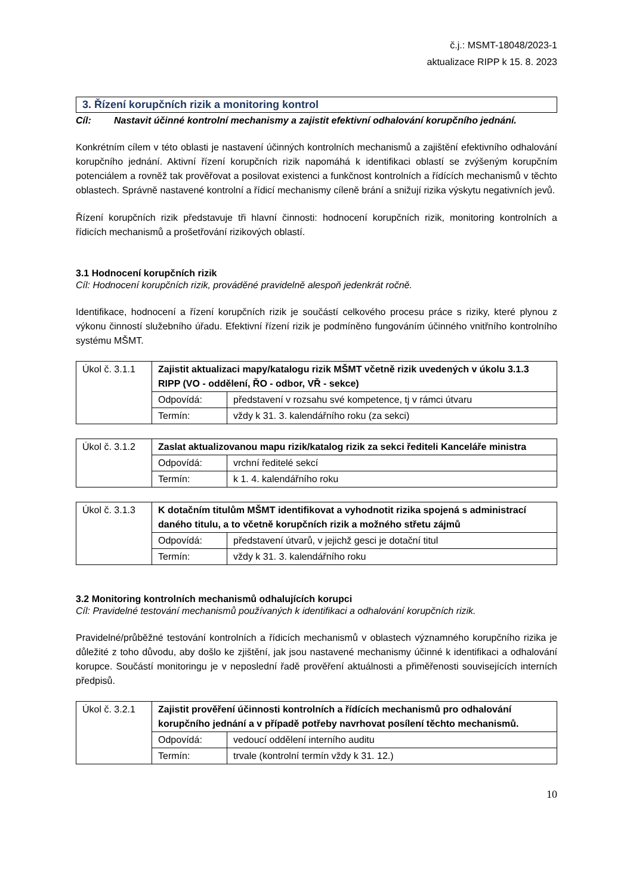č.j.: MSMT-18048/2023-1
aktualizace RIPP k 15. 8. 2023
3. Řízení korupčních rizik a monitoring kontrol
Cíl: Nastavit účinné kontrolní mechanismy a zajistit efektivní odhalování korupčního jednání.
Konkrétním cílem v této oblasti je nastavení účinných kontrolních mechanismů a zajištění efektivního odhalování korupčního jednání. Aktivní řízení korupčních rizik napomáhá k identifikaci oblastí se zvýšeným korupčním potenciálem a rovněž tak prověřovat a posilovat existenci a funkčnost kontrolních a řídících mechanismů v těchto oblastech. Správně nastavené kontrolní a řídicí mechanismy cíleně brání a snižují rizika výskytu negativních jevů.
Řízení korupčních rizik představuje tři hlavní činnosti: hodnocení korupčních rizik, monitoring kontrolních a řídicích mechanismů a prošetřování rizikových oblastí.
3.1 Hodnocení korupčních rizik
Cíl: Hodnocení korupčních rizik, prováděné pravidelně alespoň jedenkrát ročně.
Identifikace, hodnocení a řízení korupčních rizik je součástí celkového procesu práce s riziky, které plynou z výkonu činností služebního úřadu. Efektivní řízení rizik je podmíněno fungováním účinného vnitřního kontrolního systému MŠMT.
| Úkol č. 3.1.1 | Zajistit aktualizaci mapy/katalogu rizik MŠMT včetně rizik uvedených v úkolu 3.1.3 RIPP (VO - oddělení, ŘO - odbor, VŘ - sekce) | |
| | Odpovídá: | představení v rozsahu své kompetence, tj v rámci útvaru |
| | Termín: | vždy k 31. 3. kalendářního roku (za sekci) |
| Úkol č. 3.1.2 | Zaslat aktualizovanou mapu rizik/katalog rizik za sekci řediteli Kanceláře ministra | |
| | Odpovídá: | vrchní ředitelé sekcí |
| | Termín: | k 1. 4. kalendářního roku |
| Úkol č. 3.1.3 | K dotačním titulům MŠMT identifikovat a vyhodnotit rizika spojená s administrací daného titulu, a to včetně korupčních rizik a možného střetu zájmů | |
| | Odpovídá: | představení útvarů, v jejichž gesci je dotační titul |
| | Termín: | vždy k 31. 3. kalendářního roku |
3.2 Monitoring kontrolních mechanismů odhalujících korupci
Cíl: Pravidelné testování mechanismů používaných k identifikaci a odhalování korupčních rizik.
Pravidelné/průběžné testování kontrolních a řídicích mechanismů v oblastech významného korupčního rizika je důležité z toho důvodu, aby došlo ke zjištění, jak jsou nastavené mechanismy účinné k identifikaci a odhalování korupce. Součástí monitoringu je v neposlední řadě prověření aktuálnosti a přiměřenosti souvisejících interních předpisů.
| Úkol č. 3.2.1 | Zajistit prověření účinnosti kontrolních a řídících mechanismů pro odhalování korupčního jednání a v případě potřeby navrhovat posílení těchto mechanismů. | |
| | Odpovídá: | vedoucí oddělení interního auditu |
| | Termín: | trvale (kontrolní termín vždy k 31. 12.) |
10